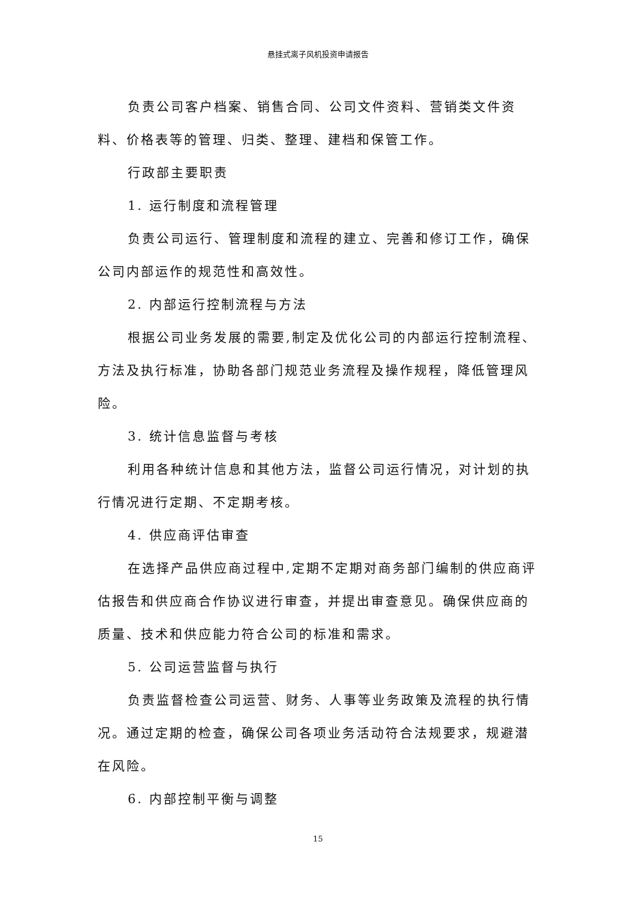悬挂式离子风机投资申请报告
负责公司客户档案、销售合同、公司文件资料、营销类文件资料、价格表等的管理、归类、整理、建档和保管工作。
行政部主要职责
1. 运行制度和流程管理
负责公司运行、管理制度和流程的建立、完善和修订工作，确保公司内部运作的规范性和高效性。
2. 内部运行控制流程与方法
根据公司业务发展的需要,制定及优化公司的内部运行控制流程、方法及执行标准，协助各部门规范业务流程及操作规程，降低管理风险。
3. 统计信息监督与考核
利用各种统计信息和其他方法，监督公司运行情况，对计划的执行情况进行定期、不定期考核。
4. 供应商评估审查
在选择产品供应商过程中,定期不定期对商务部门编制的供应商评估报告和供应商合作协议进行审查，并提出审查意见。确保供应商的质量、技术和供应能力符合公司的标准和需求。
5. 公司运营监督与执行
负责监督检查公司运营、财务、人事等业务政策及流程的执行情况。通过定期的检查，确保公司各项业务活动符合法规要求，规避潜在风险。
6. 内部控制平衡与调整
15